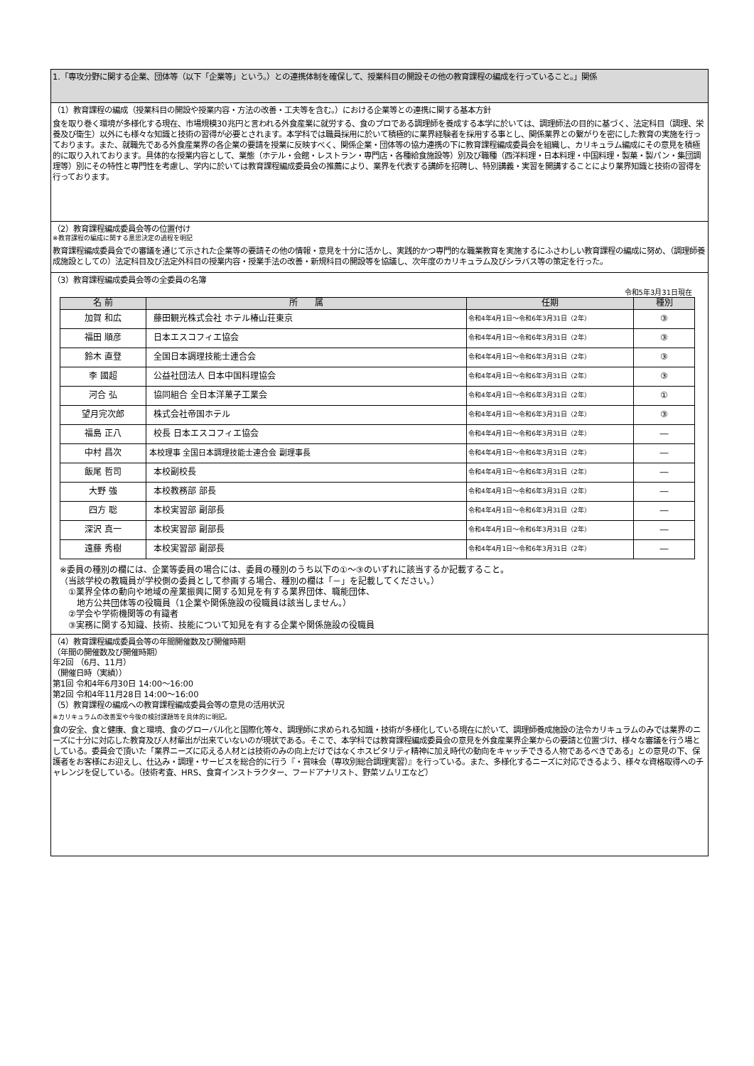1.「専攻分野に関する企業、団体等（以下「企業等」という。）との連携体制を確保して、授業科目の開設その他の教育課程の編成を行っていること。」関係
（1）教育課程の編成（授業科目の開設や授業内容・方法の改善・工夫等を含む。）における企業等との連携に関する基本方針
食を取り巻く環境が多様化する現在、市場規模30兆円と言われる外食産業に就労する、食のプロである調理師を養成する本学に於いては、調理師法の目的に基づく、法定科目（調理、栄養及び衛生）以外にも様々な知識と技術の習得が必要とされます。本学科では職員採用に於いて積極的に業界経験者を採用する事とし、関係業界との繋がりを密にした教育の実施を行っております。また、就職先である外食産業界の各企業の要請を授業に反映すべく、関係企業・団体等の協力連携の下に教育課程編成委員会を組織し、カリキュラム編成にその意見を積極的に取り入れております。具体的な授業内容として、業態（ホテル・会館・レストラン・専門店・各種給食施設等）別及び職種（西洋料理・日本料理・中国料理・製菓・製パン・集団調理等）別にその特性と専門性を考慮し、学内に於いては教育課程編成委員会の推薦により、業界を代表する講師を招聘し、特別講義・実習を開講することにより業界知識と技術の習得を行っております。
（2）教育課程編成委員会等の位置付け
※教育課程の編成に関する意思決定の過程を明記
教育課程編成委員会での審議を通じて示された企業等の要請その他の情報・意見を十分に活かし、実践的かつ専門的な職業教育を実施するにふさわしい教育課程の編成に努め、（調理師養成施設としての）法定科目及び法定外科目の授業内容・授業手法の改善・新規科目の開設等を協議し、次年度のカリキュラム及びシラバス等の策定を行った。
（3）教育課程編成委員会等の全委員の名簿
令和5年3月31日現在
| 名 前 | 所 属 | 任期 | 種別 |
| --- | --- | --- | --- |
| 加賀 和広 | 藤田観光株式会社 ホテル椿山荘東京 | 令和4年4月1日～令和6年3月31日（2年） | ③ |
| 福田 順彦 | 日本エスコフィエ協会 | 令和4年4月1日～令和6年3月31日（2年） | ③ |
| 鈴木 直登 | 全国日本調理技能士連合会 | 令和4年4月1日～令和6年3月31日（2年） | ③ |
| 李 國超 | 公益社団法人 日本中国料理協会 | 令和4年4月1日～令和6年3月31日（2年） | ③ |
| 河合 弘 | 協同組合 全日本洋菓子工業会 | 令和4年4月1日～令和6年3月31日（2年） | ① |
| 望月完次郎 | 株式会社帝国ホテル | 令和4年4月1日～令和6年3月31日（2年） | ③ |
| 福島 正八 | 校長 日本エスコフィエ協会 | 令和4年4月1日～令和6年3月31日（2年） | ― |
| 中村 昌次 | 本校理事 全国日本調理技能士連合会 副理事長 | 令和4年4月1日～令和6年3月31日（2年） | ― |
| 飯尾 哲司 | 本校副校長 | 令和4年4月1日～令和6年3月31日（2年） | ― |
| 大野 強 | 本校教務部 部長 | 令和4年4月1日～令和6年3月31日（2年） | ― |
| 四方 聡 | 本校実習部 副部長 | 令和4年4月1日～令和6年3月31日（2年） | ― |
| 深沢 真一 | 本校実習部 副部長 | 令和4年4月1日～令和6年3月31日（2年） | ― |
| 遠藤 秀樹 | 本校実習部 副部長 | 令和4年4月1日～令和6年3月31日（2年） | ― |
※委員の種別の欄には、企業等委員の場合には、委員の種別のうち以下の①～③のいずれに該当するか記載すること。
（当該学校の教職員が学校側の委員として参画する場合、種別の欄は「－」を記載してください。）
　①業界全体の動向や地域の産業振興に関する知見を有する業界団体、職能団体、
　　地方公共団体等の役職員（1企業や関係施設の役職員は該当しません。）
　②学会や学術機関等の有識者
　③実務に関する知識、技術、技能について知見を有する企業や関係施設の役職員
（4）教育課程編成委員会等の年間開催数及び開催時期
（年間の開催数及び開催時期）
年2回 （6月、11月）
（開催日時（実績））
第1回 令和4年6月30日 14:00～16:00
第2回 令和4年11月28日 14:00～16:00
（5）教育課程の編成への教育課程編成委員会等の意見の活用状況
※カリキュラムの改善案や今後の検討課題等を具体的に明記。
食の安全、食と健康、食と環境、食のグローバル化と国際化等々、調理師に求められる知識・技術が多様化している現在に於いて、調理師養成施設の法令カリキュラムのみでは業界のニーズに十分に対応した教育及び人材輩出が出来ていないのが現状である。そこで、本学科では教育課程編成委員会の意見を外食産業界企業からの要請と位置づけ、様々な審議を行う場としている。委員会で頂いた「業界ニーズに応える人材とは技術のみの向上だけではなくホスピタリティ精神に加え時代の動向をキャッチできる人物であるべきである」との意見の下、保護者をお客様にお迎えし、仕込み・調理・サービスを総合的に行う『・賞味会（専攻別総合調理実習）』を行っている。また、多様化するニーズに対応できるよう、様々な資格取得へのチャレンジを促している。（技術考査、HRS、食育インストラクター、フードアナリスト、野菜ソムリエなど）